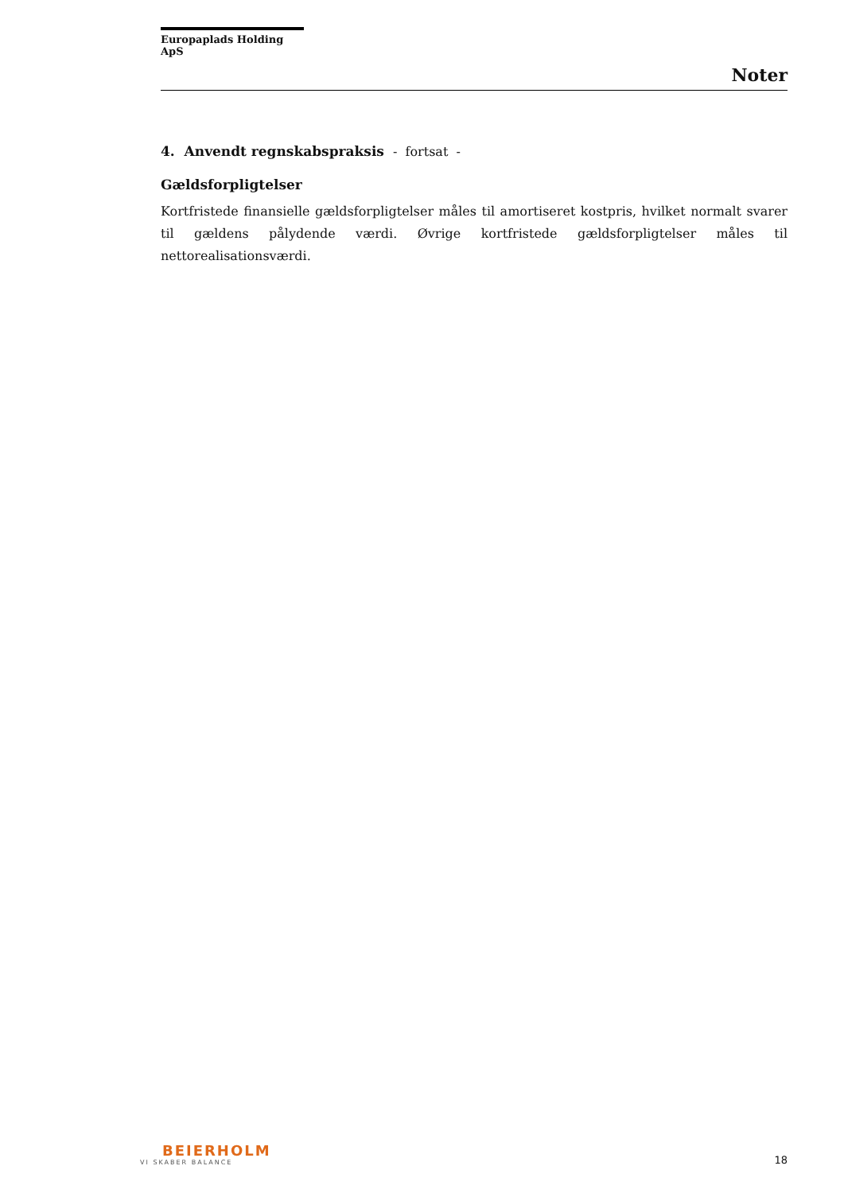Europaplads Holding ApS
Noter
4. Anvendt regnskabspraksis - fortsat -
Gældsforpligtelser
Kortfristede finansielle gældsforpligtelser måles til amortiseret kostpris, hvilket normalt svarer til gældens pålydende værdi. Øvrige kortfristede gældsforpligtelser måles til nettorealisationsværdi.
BEIERHOLM
VI SKABER BALANCE
18